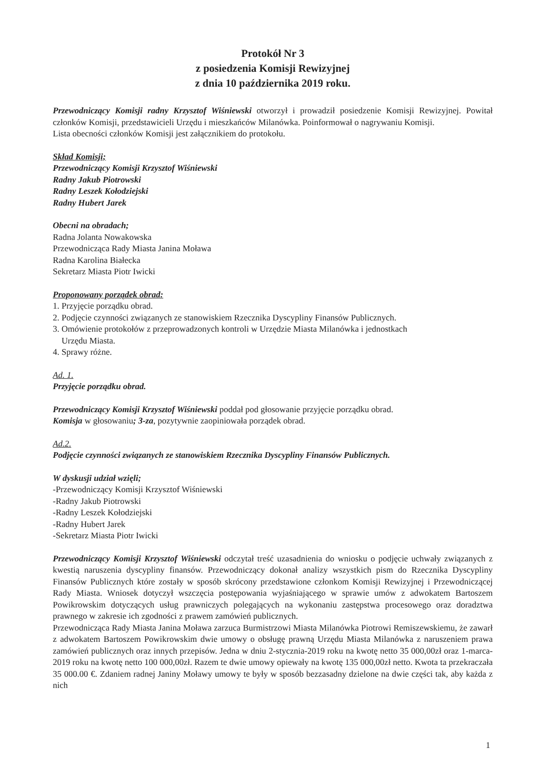Protokół Nr 3
z posiedzenia Komisji Rewizyjnej
z dnia 10 października 2019 roku.
Przewodniczący Komisji radny Krzysztof Wiśniewski otworzył i prowadził posiedzenie Komisji Rewizyjnej. Powitał członków Komisji, przedstawicieli Urzędu i mieszkańców Milanówka. Poinformował o nagrywaniu Komisji.
Lista obecności członków Komisji jest załącznikiem do protokołu.
Skład Komisji;
Przewodniczący Komisji Krzysztof Wiśniewski
Radny Jakub Piotrowski
Radny Leszek Kołodziejski
Radny Hubert Jarek
Obecni na obradach;
Radna Jolanta Nowakowska
Przewodnicząca Rady Miasta Janina Moława
Radna Karolina Białecka
Sekretarz Miasta Piotr Iwicki
Proponowany porządek obrad:
1. Przyjęcie porządku obrad.
2. Podjęcie czynności związanych ze stanowiskiem Rzecznika Dyscypliny Finansów Publicznych.
3. Omówienie protokołów z przeprowadzonych kontroli w Urzędzie Miasta Milanówka i jednostkach
Urzędu Miasta.
4. Sprawy różne.
Ad. 1.
Przyjęcie porządku obrad.
Przewodniczący Komisji Krzysztof Wiśniewski poddał pod głosowanie przyjęcie porządku obrad.
Komisja w głosowaniu; 3-za, pozytywnie zaopiniowała porządek obrad.
Ad.2.
Podjęcie czynności związanych ze stanowiskiem Rzecznika Dyscypliny Finansów Publicznych.
W dyskusji udział wzięli;
-Przewodniczący Komisji Krzysztof Wiśniewski
-Radny Jakub Piotrowski
-Radny Leszek Kołodziejski
-Radny Hubert Jarek
-Sekretarz Miasta Piotr Iwicki
Przewodniczący Komisji Krzysztof Wiśniewski odczytał treść uzasadnienia do wniosku o podjęcie uchwały związanych z kwestią naruszenia dyscypliny finansów. Przewodniczący dokonał analizy wszystkich pism do Rzecznika Dyscypliny Finansów Publicznych które zostały w sposób skrócony przedstawione członkom Komisji Rewizyjnej i Przewodniczącej Rady Miasta. Wniosek dotyczył wszczęcia postępowania wyjaśniającego w sprawie umów z adwokatem Bartoszem Powikrowskim dotyczących usług prawniczych polegających na wykonaniu zastępstwa procesowego oraz doradztwa prawnego w zakresie ich zgodności z prawem zamówień publicznych.
Przewodnicząca Rady Miasta Janina Moława zarzuca Burmistrzowi Miasta Milanówka Piotrowi Remiszewskiemu, że zawarł z adwokatem Bartoszem Powikrowskim dwie umowy o obsługę prawną Urzędu Miasta Milanówka z naruszeniem prawa zamówień publicznych oraz innych przepisów. Jedna w dniu 2-stycznia-2019 roku na kwotę netto 35 000,00zł oraz 1-marca-2019 roku na kwotę netto 100 000,00zł. Razem te dwie umowy opiewały na kwotę 135 000,00zł netto. Kwota ta przekraczała 35 000.00 €. Zdaniem radnej Janiny Moławy umowy te były w sposób bezzasadny dzielone na dwie części tak, aby każda z nich
1